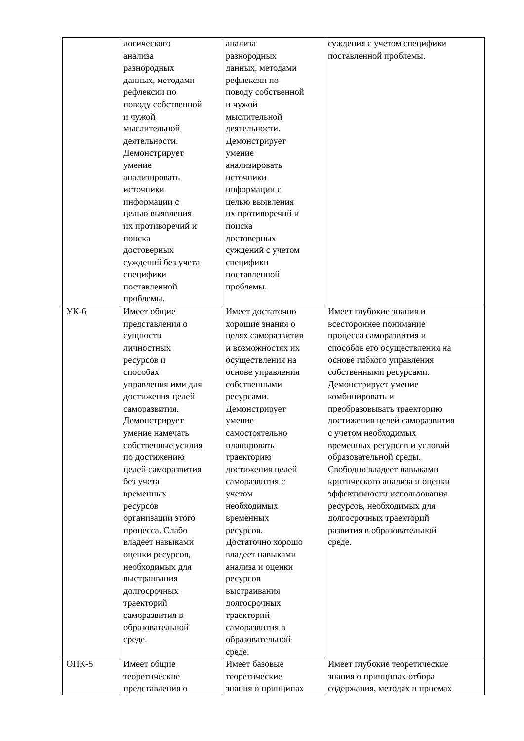| | логического анализа разнородных данных, методами рефлексии по поводу собственной и чужой мыслительной деятельности. Демонстрирует умение анализировать источники информации с целью выявления их противоречий и поиска достоверных суждений без учета специфики поставленной проблемы. | анализа разнородных данных, методами рефлексии по поводу собственной и чужой мыслительной деятельности. Демонстрирует умение анализировать источники информации с целью выявления их противоречий и поиска достоверных суждений с учетом специфики поставленной проблемы. | суждения с учетом специфики поставленной проблемы. |
| УК-6 | Имеет общие представления о сущности личностных ресурсов и способах управления ими для достижения целей саморазвития. Демонстрирует умение намечать собственные усилия по достижению целей саморазвития без учета временных ресурсов организации этого процесса. Слабо владеет навыками оценки ресурсов, необходимых для выстраивания долгосрочных траекторий саморазвития в образовательной среде. | Имеет достаточно хорошие знания о целях саморазвития и возможностях их осуществления на основе управления собственными ресурсами. Демонстрирует умение самостоятельно планировать траекторию достижения целей саморазвития с учетом необходимых временных ресурсов. Достаточно хорошо владеет навыками анализа и оценки ресурсов выстраивания долгосрочных траекторий саморазвития в образовательной среде. | Имеет глубокие знания и всестороннее понимание процесса саморазвития и способов его осуществления на основе гибкого управления собственными ресурсами. Демонстрирует умение комбинировать и преобразовывать траекторию достижения целей саморазвития с учетом необходимых временных ресурсов и условий образовательной среды. Свободно владеет навыками критического анализа и оценки эффективности использования ресурсов, необходимых для долгосрочных траекторий развития в образовательной среде. |
| ОПК-5 | Имеет общие теоретические представления о | Имеет базовые теоретические знания о принципах | Имеет глубокие теоретические знания о принципах отбора содержания, методах и приемах |